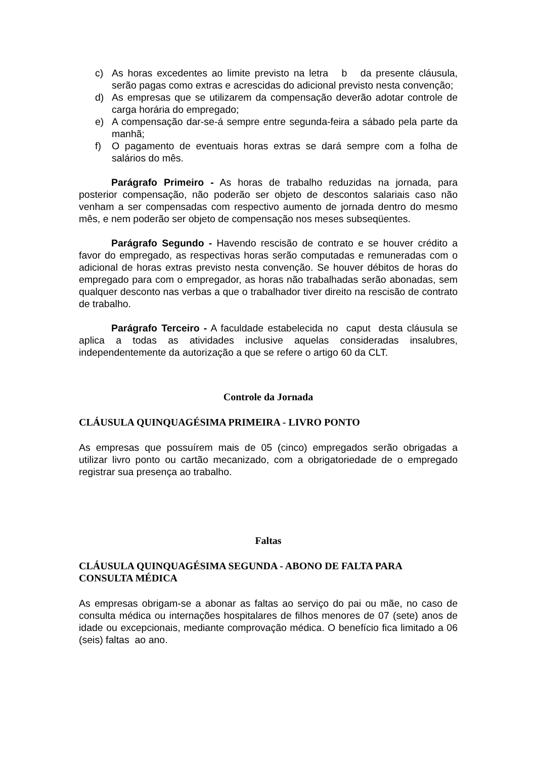c) As horas excedentes ao limite previsto na letra b da presente cláusula, serão pagas como extras e acrescidas do adicional previsto nesta convenção;
d) As empresas que se utilizarem da compensação deverão adotar controle de carga horária do empregado;
e) A compensação dar-se-á sempre entre segunda-feira a sábado pela parte da manhã;
f) O pagamento de eventuais horas extras se dará sempre com a folha de salários do mês.
Parágrafo Primeiro - As horas de trabalho reduzidas na jornada, para posterior compensação, não poderão ser objeto de descontos salariais caso não venham a ser compensadas com respectivo aumento de jornada dentro do mesmo mês, e nem poderão ser objeto de compensação nos meses subseqüentes.
Parágrafo Segundo - Havendo rescisão de contrato e se houver crédito a favor do empregado, as respectivas horas serão computadas e remuneradas com o adicional de horas extras previsto nesta convenção. Se houver débitos de horas do empregado para com o empregador, as horas não trabalhadas serão abonadas, sem qualquer desconto nas verbas a que o trabalhador tiver direito na rescisão de contrato de trabalho.
Parágrafo Terceiro - A faculdade estabelecida no caput desta cláusula se aplica a todas as atividades inclusive aquelas consideradas insalubres, independentemente da autorização a que se refere o artigo 60 da CLT.
Controle da Jornada
CLÁUSULA QUINQUAGÉSIMA PRIMEIRA - LIVRO PONTO
As empresas que possuírem mais de 05 (cinco) empregados serão obrigadas a utilizar livro ponto ou cartão mecanizado, com a obrigatoriedade de o empregado registrar sua presença ao trabalho.
Faltas
CLÁUSULA QUINQUAGÉSIMA SEGUNDA - ABONO DE FALTA PARA CONSULTA MÉDICA
As empresas obrigam-se a abonar as faltas ao serviço do pai ou mãe, no caso de consulta médica ou internações hospitalares de filhos menores de 07 (sete) anos de idade ou excepcionais, mediante comprovação médica. O benefício fica limitado a 06 (seis) faltas ao ano.